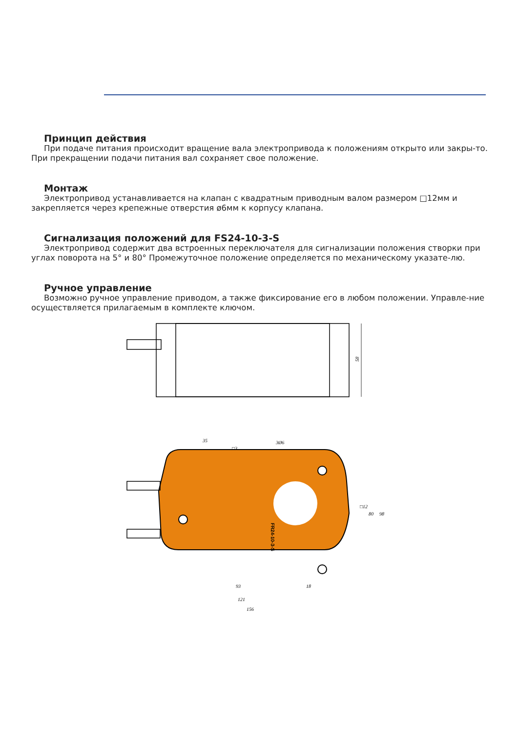Принцип действия
При подаче питания происходит вращение вала электропривода к положениям открыто или закры-то. При прекращении подачи питания вал сохраняет свое положение.
Монтаж
Электропривод устанавливается на клапан с квадратным приводным валом размером □12мм и закрепляется через крепежные отверстия ø6мм к корпусу клапана.
Сигнализация положений для FS24-10-3-S
Электропривод содержит два встроенных переключателя для сигнализации положения створки при углах поворота на 5° и 80° Промежуточное положение определяется по механическому указате-лю.
Ручное управление
Возможно ручное управление приводом, а также фиксирование его в любом положении. Управле-ние осуществляется прилагаемым в комплекте ключом.
58
FR24-10-3-S
35
□3
3Ø6
93
18
121
156
□12
80
98